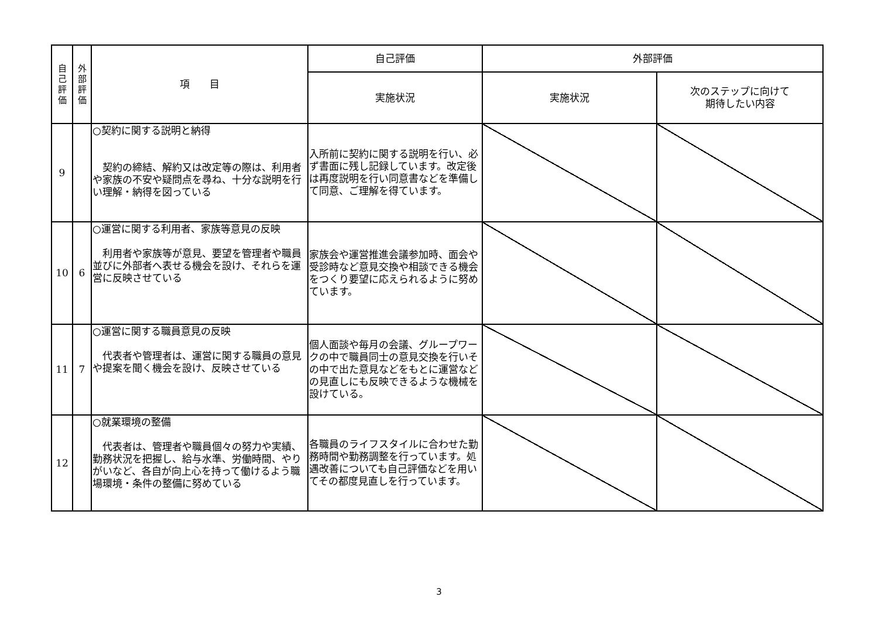| 自 己 評 価 | 外 部 評 価 | 項 目 | 自己評価 | 外部評価 | |
| --- | --- | --- | --- | --- | --- |
| | | | 実施状況 | 実施状況 | 次のステップに向けて 期待したい内容 |
| 9 | | ○契約に関する説明と納得 契約の締結、解約又は改定等の際は、利用者や家族の不安や疑問点を尋ね、十分な説明を行い理解・納得を図っている | 入所前に契約に関する説明を行い、必ず書面に残し記録しています。改定後は再度説明を行い同意書などを準備して同意、ご理解を得ています。 | | |
| 10 | 6 | ○運営に関する利用者、家族等意見の反映 利用者や家族等が意見、要望を管理者や職員並びに外部者へ表せる機会を設け、それらを運営に反映させている | 家族会や運営推進会議参加時、面会や受診時など意見交換や相談できる機会をつくり要望に応えられるように努めています。 | | |
| 11 | 7 | ○運営に関する職員意見の反映 代表者や管理者は、運営に関する職員の意見や提案を聞く機会を設け、反映させている | 個人面談や毎月の会議、グループワークの中で職員同士の意見交換を行いその中で出た意見などをもとに運営などの見直しにも反映できるような機械を設けている。 | | |
| 12 | | ○就業環境の整備 代表者は、管理者や職員個々の努力や実績、勤務状況を把握し、給与水準、労働時間、やりがいなど、各自が向上心を持って働けるよう職場環境・条件の整備に努めている | 各職員のライフスタイルに合わせた勤務時間や勤務調整を行っています。処遇改善についても自己評価などを用いてその都度見直しを行っています。 | | |
3